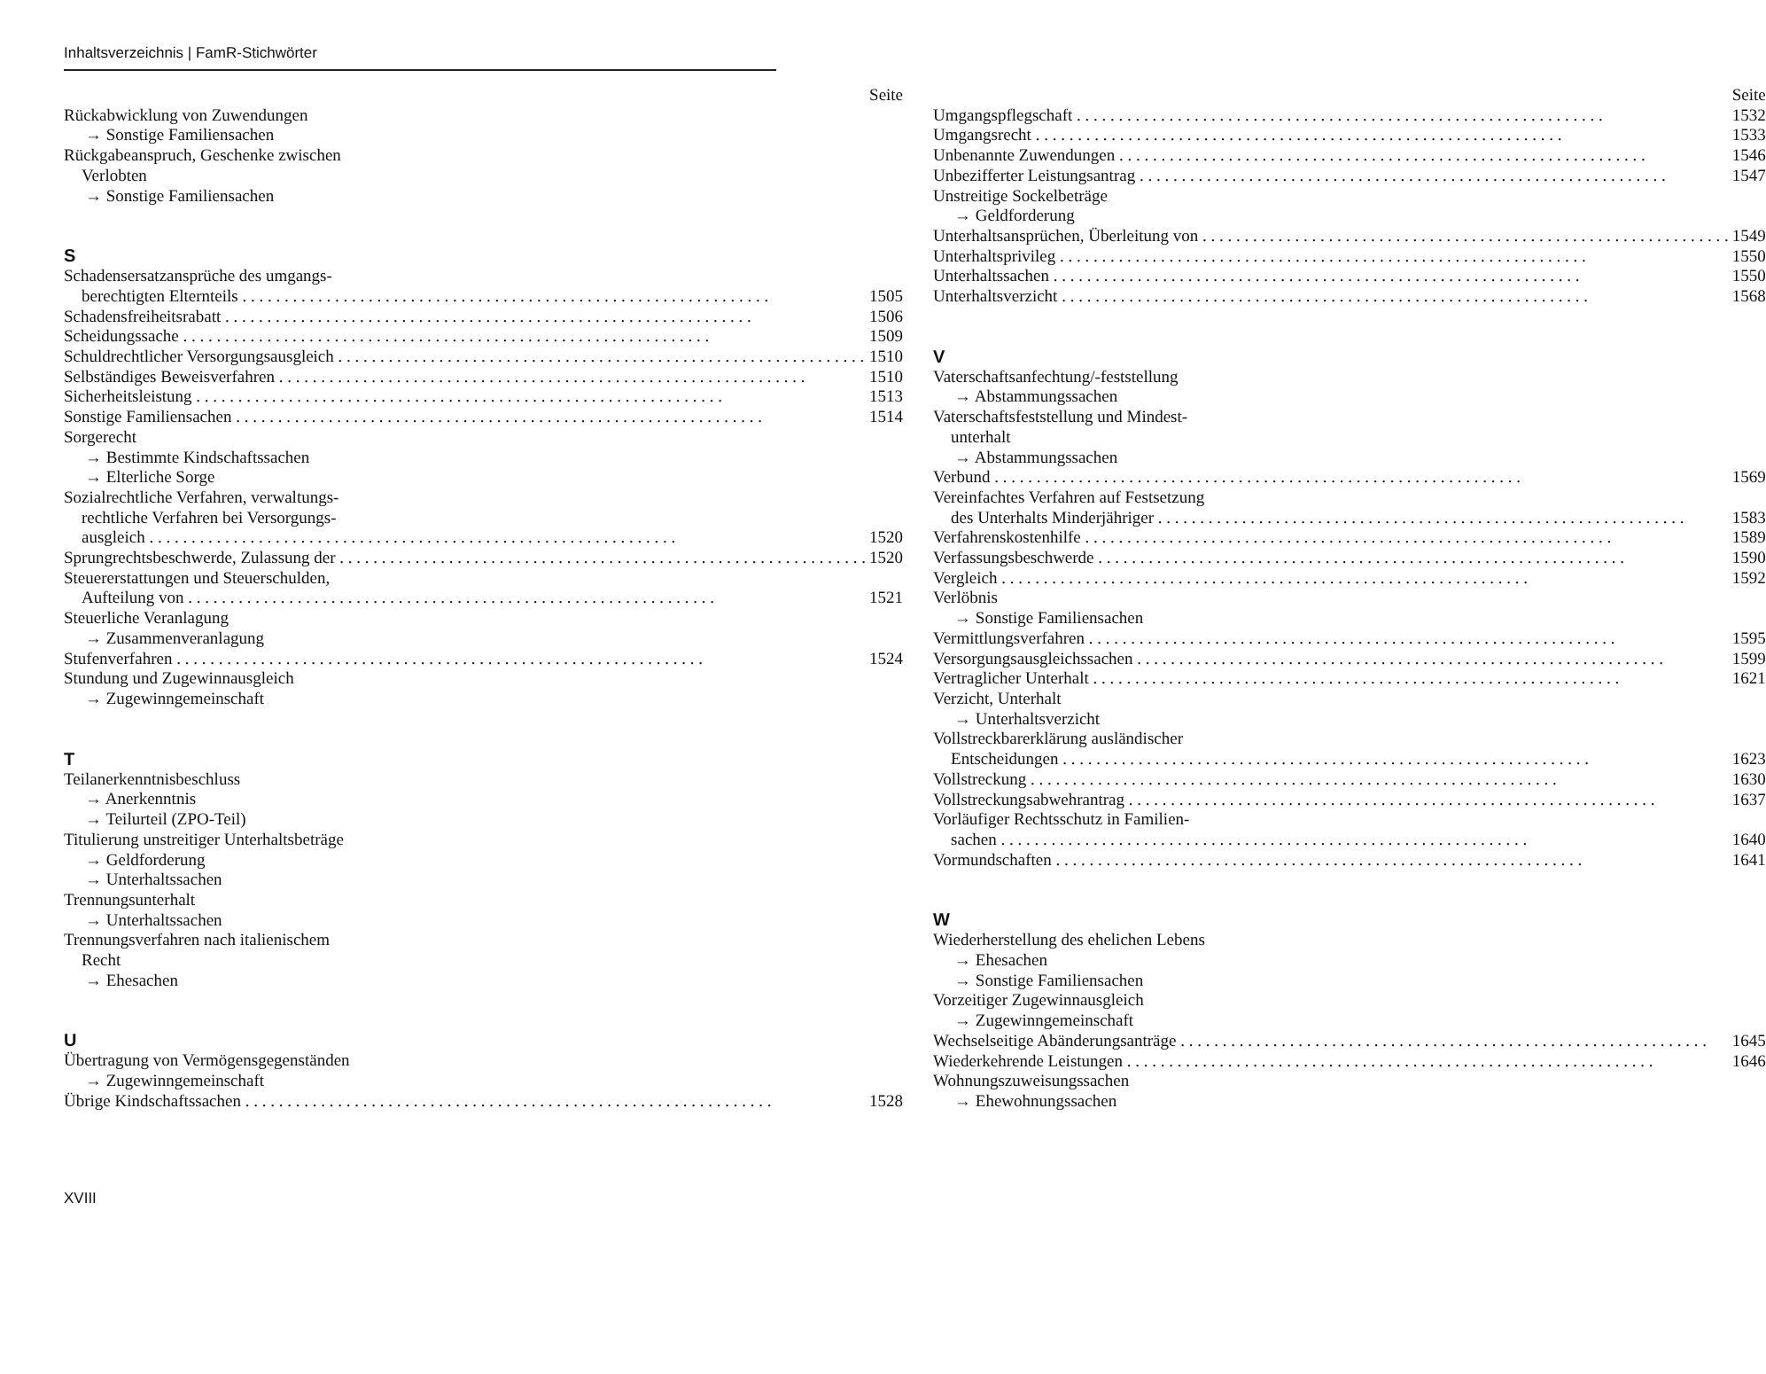Inhaltsverzeichnis | FamR-Stichwörter
Seite
Rückabwicklung von Zuwendungen
→ Sonstige Familiensachen
Rückgabeanspruch, Geschenke zwischen
Verlobten
→ Sonstige Familiensachen
S
Schadensersatzansprüche des umgangs-
berechtigten Elternteils 1505
Schadensfreiheitsrabatt 1506
Scheidungssache 1509
Schuldrechtlicher Versorgungsausgleich 1510
Selbständiges Beweisverfahren 1510
Sicherheitsleistung 1513
Sonstige Familiensachen 1514
Sorgerecht
→ Bestimmte Kindschaftssachen
→ Elterliche Sorge
Sozialrechtliche Verfahren, verwaltungs-
rechtliche Verfahren bei Versorgungs-
ausgleich 1520
Sprungrechtsbeschwerde, Zulassung der 1520
Steuererstattungen und Steuerschulden,
Aufteilung von 1521
Steuerliche Veranlagung
→ Zusammenveranlagung
Stufenverfahren 1524
Stundung und Zugewinnausgleich
→ Zugewinngemeinschaft
T
Teilanerkenntnisbeschluss
→ Anerkenntnis
→ Teilurteil (ZPO-Teil)
Titulierung unstreitiger Unterhaltsbeträge
→ Geldforderung
→ Unterhaltssachen
Trennungsunterhalt
→ Unterhaltssachen
Trennungsverfahren nach italienischem
Recht
→ Ehesachen
U
Übertragung von Vermögensgegenständen
→ Zugewinngemeinschaft
Übrige Kindschaftssachen 1528
Seite
Umgangspflegschaft 1532
Umgangsrecht 1533
Unbenannte Zuwendungen 1546
Unbezifferter Leistungsantrag 1547
Unstreitige Sockelbeträge
→ Geldforderung
Unterhaltsansprüchen, Überleitung von 1549
Unterhaltsprivileg 1550
Unterhaltssachen 1550
Unterhaltsverzicht 1568
V
Vaterschaftsanfechtung/-feststellung
→ Abstammungssachen
Vaterschaftsfeststellung und Mindest-
unterhalt
→ Abstammungssachen
Verbund 1569
Vereinfachtes Verfahren auf Festsetzung
des Unterhalts Minderjähriger 1583
Verfahrenskostenhilfe 1589
Verfassungsbeschwerde 1590
Vergleich 1592
Verlöbnis
→ Sonstige Familiensachen
Vermittlungsverfahren 1595
Versorgungsausgleichssachen 1599
Vertraglicher Unterhalt 1621
Verzicht, Unterhalt
→ Unterhaltsverzicht
Vollstreckbarerklärung ausländischer
Entscheidungen 1623
Vollstreckung 1630
Vollstreckungsabwehrantrag 1637
Vorläufiger Rechtsschutz in Familien-
sachen 1640
Vormundschaften 1641
W
Wiederherstellung des ehelichen Lebens
→ Ehesachen
→ Sonstige Familiensachen
Vorzeitiger Zugewinnausgleich
→ Zugewinngemeinschaft
Wechselseitige Abänderungsanträge 1645
Wiederkehrende Leistungen 1646
Wohnungszuweisungssachen
→ Ehewohnungssachen
XVIII